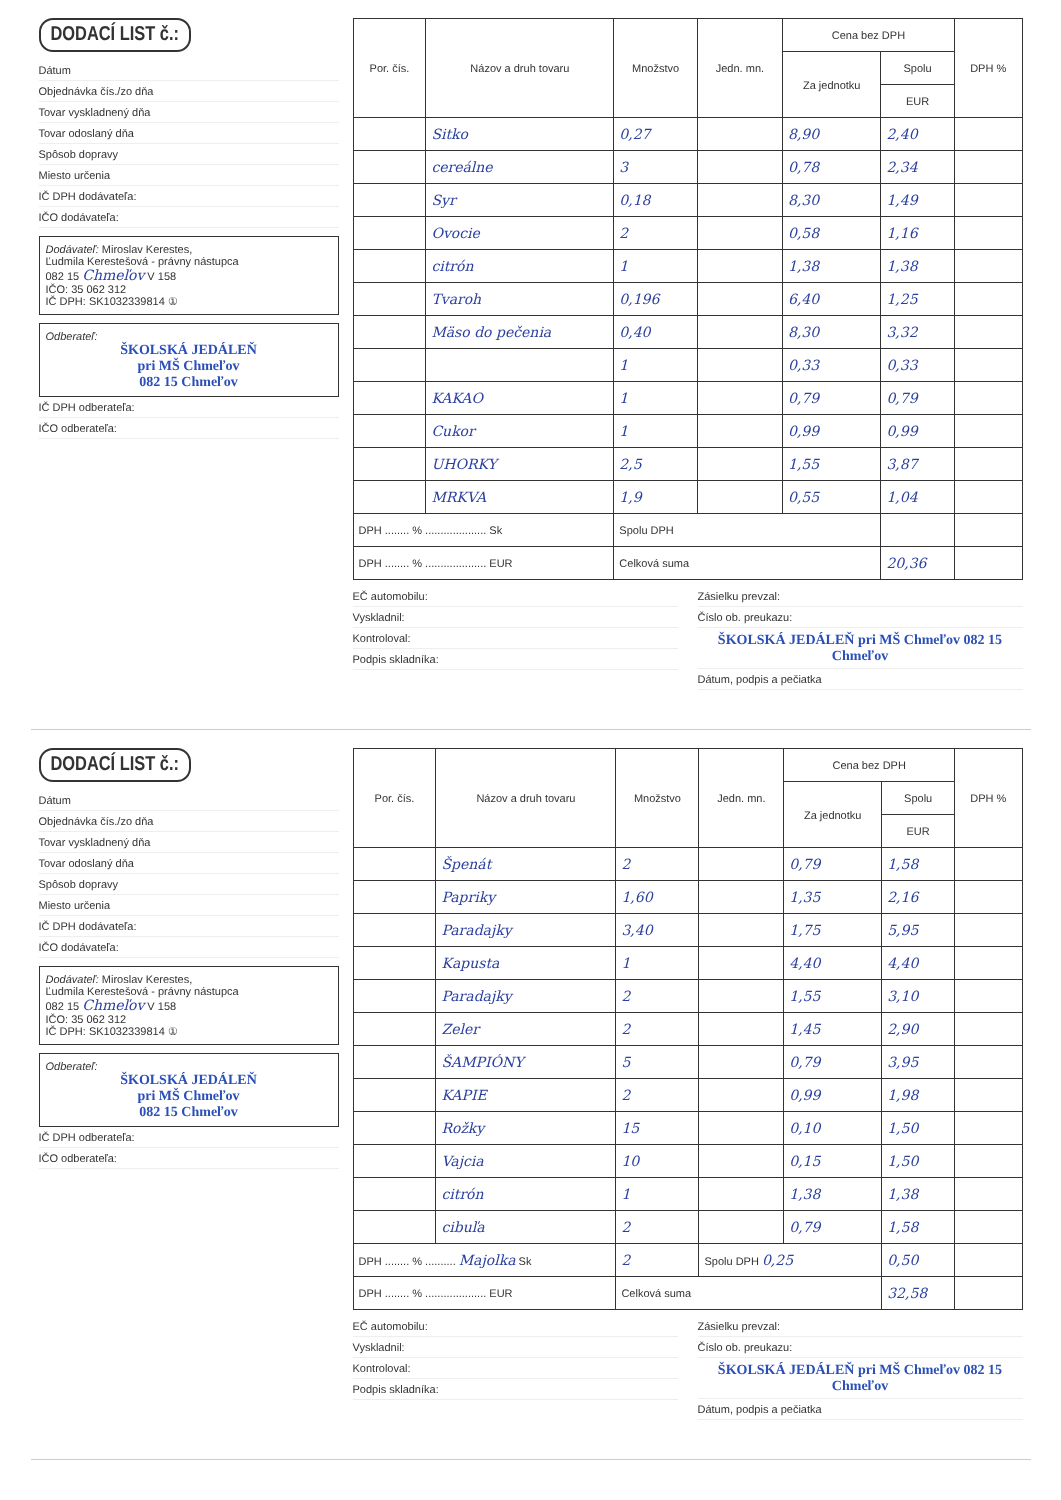DODACÍ LIST č.:
Dátum
Objednávka čís./zo dňa
Tovar vyskladnený dňa
Tovar odoslaný dňa
Spôsob dopravy
Miesto určenia
IČ DPH dodávateľa:
IČO dodávateľa:
Dodávateľ: Miroslav Kerestes,
Ľudmila Kerestešová - právny nástupca
082 15 Chmeľov V 158
IČO: 35 062 312
IČ DPH: SK1032339814 ①
Odberateľ:
ŠKOLSKÁ JEDÁLEŇ
pri MŠ Chmeľov
082 15 Chmeľov
IČ DPH odberateľa:
IČO odberateľa:
| Por. čís. | Názov a druh tovaru | Množstvo | Jedn. mn. | Cena bez DPH | | DPH % |
| --- | --- | --- | --- | --- | --- | --- |
| | | | | Za jednotku | Spolu | |
| | | | | | EUR | |
| | Sitko | 0,27 | | 8,90 | 2,40 | |
| | cereálne | 3 | | 0,78 | 2,34 | |
| | Syr | 0,18 | | 8,30 | 1,49 | |
| | Ovocie | 2 | | 0,58 | 1,16 | |
| | citrón | 1 | | 1,38 | 1,38 | |
| | Tvaroh | 0,196 | | 6,40 | 1,25 | |
| | Mäso do pečenia | 0,40 | | 8,30 | 3,32 | |
| | | 1 | | 0,33 | 0,33 | |
| | KAKAO | 1 | | 0,79 | 0,79 | |
| | Cukor | 1 | | 0,99 | 0,99 | |
| | UHORKY | 2,5 | | 1,55 | 3,87 | |
| | MRKVA | 1,9 | | 0,55 | 1,04 | |
| DPH ........ % .................... Sk | | Spolu DPH | | | | |
| DPH ........ % .................... EUR | | Celková suma | | | 20,36 | |
EČ automobilu:
Vyskladnil:
Kontroloval:
Podpis skladníka:
Zásielku prevzal:
Číslo ob. preukazu:
ŠKOLSKÁ JEDÁLEŇ pri MŠ Chmeľov 082 15 Chmeľov
Dátum, podpis a pečiatka
DODACÍ LIST č.:
Dátum
Objednávka čís./zo dňa
Tovar vyskladnený dňa
Tovar odoslaný dňa
Spôsob dopravy
Miesto určenia
IČ DPH dodávateľa:
IČO dodávateľa:
Dodávateľ: Miroslav Kerestes,
Ľudmila Kerestešová - právny nástupca
082 15 Chmeľov V 158
IČO: 35 062 312
IČ DPH: SK1032339814 ①
Odberateľ:
ŠKOLSKÁ JEDÁLEŇ
pri MŠ Chmeľov
082 15 Chmeľov
IČ DPH odberateľa:
IČO odberateľa:
| Por. čís. | Názov a druh tovaru | Množstvo | Jedn. mn. | Cena bez DPH | | DPH % |
| --- | --- | --- | --- | --- | --- | --- |
| | | | | Za jednotku | Spolu | |
| | | | | | EUR | |
| | Špenát | 2 | | 0,79 | 1,58 | |
| | Papriky | 1,60 | | 1,35 | 2,16 | |
| | Paradajky | 3,40 | | 1,75 | 5,95 | |
| | Kapusta | 1 | | 4,40 | 4,40 | |
| | Paradajky | 2 | | 1,55 | 3,10 | |
| | Zeler | 2 | | 1,45 | 2,90 | |
| | ŠAMPIÓNY | 5 | | 0,79 | 3,95 | |
| | KAPIE | 2 | | 0,99 | 1,98 | |
| | Rožky | 15 | | 0,10 | 1,50 | |
| | Vajcia | 10 | | 0,15 | 1,50 | |
| | citrón | 1 | | 1,38 | 1,38 | |
| | cibuľa | 2 | | 0,79 | 1,58 | |
| DPH ........ % .......... Majolka Sk | | 2 | Spolu DPH 0,25 | | 0,50 | |
| DPH ........ % .................... EUR | | Celková suma | | | 32,58 | |
EČ automobilu:
Vyskladnil:
Kontroloval:
Podpis skladníka:
Zásielku prevzal:
Číslo ob. preukazu:
ŠKOLSKÁ JEDÁLEŇ pri MŠ Chmeľov 082 15 Chmeľov
Dátum, podpis a pečiatka